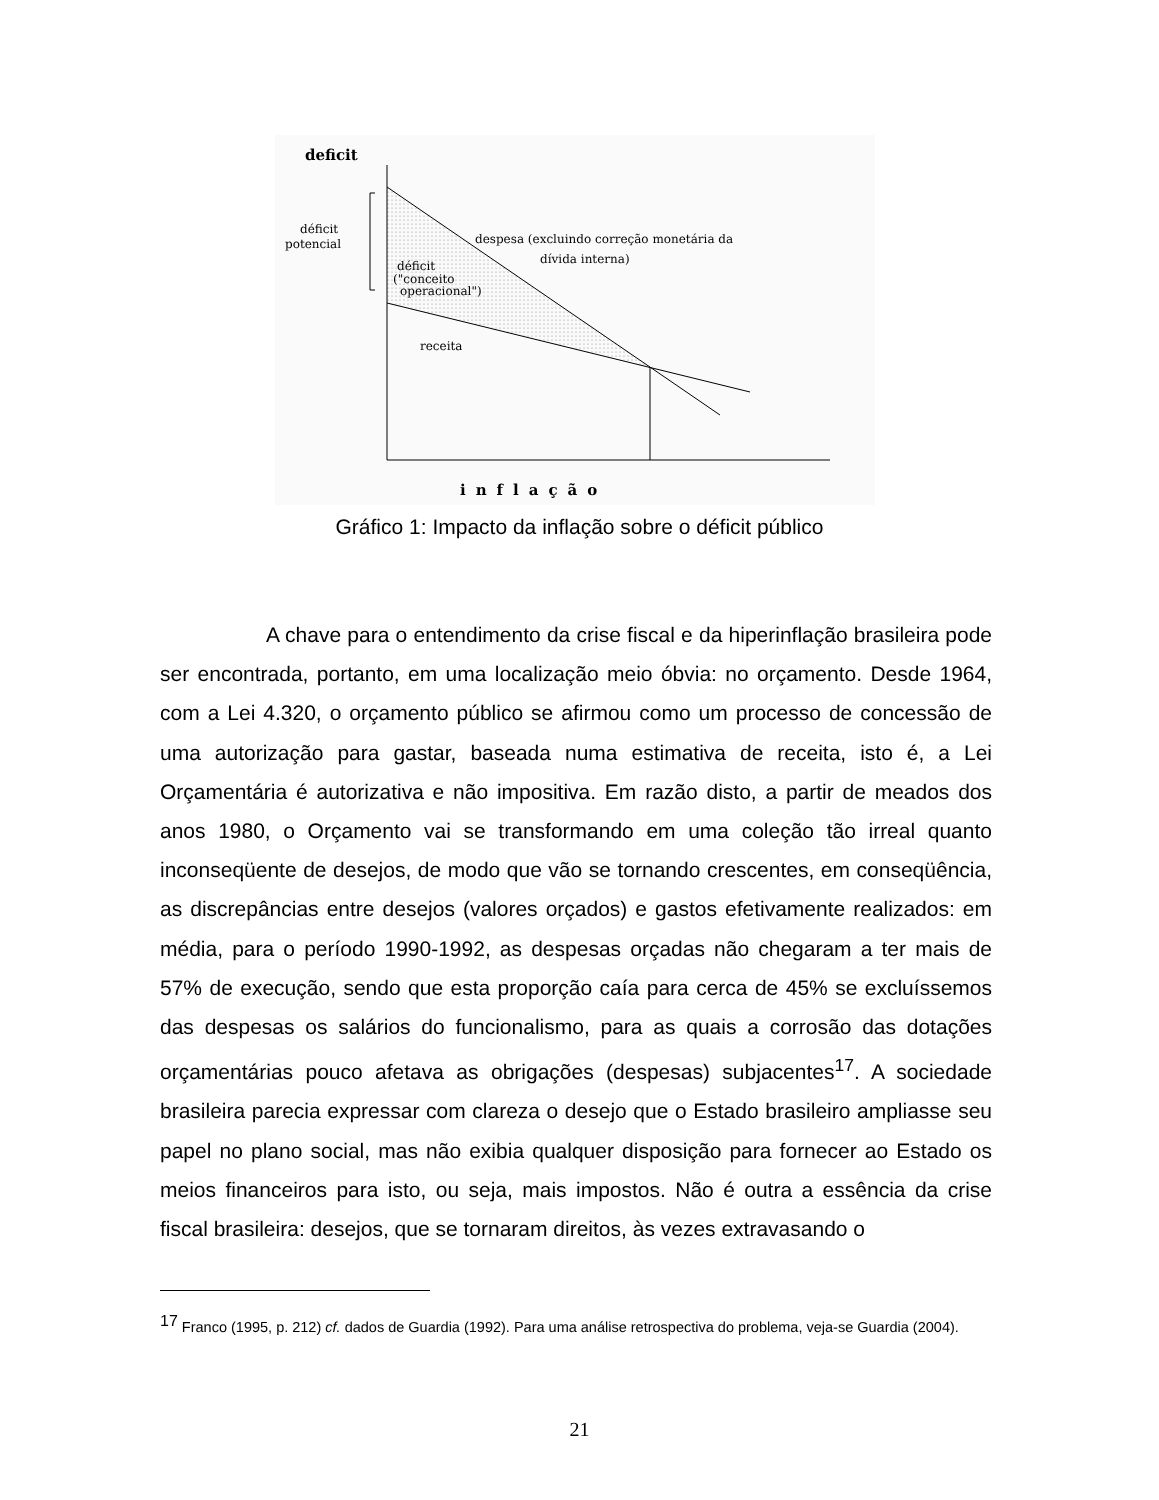deficit
déficit
potencial
déficit
("conceito
operacional")
despesa (excluindo correção monetária da
dívida interna)
receita
inflação
Gráfico 1: Impacto da inflação sobre o déficit público
A chave para o entendimento da crise fiscal e da hiperinflação brasileira pode ser encontrada, portanto, em uma localização meio óbvia: no orçamento. Desde 1964, com a Lei 4.320, o orçamento público se afirmou como um processo de concessão de uma autorização para gastar, baseada numa estimativa de receita, isto é, a Lei Orçamentária é autorizativa e não impositiva. Em razão disto, a partir de meados dos anos 1980, o Orçamento vai se transformando em uma coleção tão irreal quanto inconseqüente de desejos, de modo que vão se tornando crescentes, em conseqüência, as discrepâncias entre desejos (valores orçados) e gastos efetivamente realizados: em média, para o período 1990-1992, as despesas orçadas não chegaram a ter mais de 57% de execução, sendo que esta proporção caía para cerca de 45% se excluíssemos das despesas os salários do funcionalismo, para as quais a corrosão das dotações orçamentárias pouco afetava as obrigações (despesas) subjacentes<sup>17</sup>. A sociedade brasileira parecia expressar com clareza o desejo que o Estado brasileiro ampliasse seu papel no plano social, mas não exibia qualquer disposição para fornecer ao Estado os meios financeiros para isto, ou seja, mais impostos. Não é outra a essência da crise fiscal brasileira: desejos, que se tornaram direitos, às vezes extravasando o
<sup>17</sup> Franco (1995, p. 212) cf. dados de Guardia (1992). Para uma análise retrospectiva do problema, veja-se Guardia (2004).
21